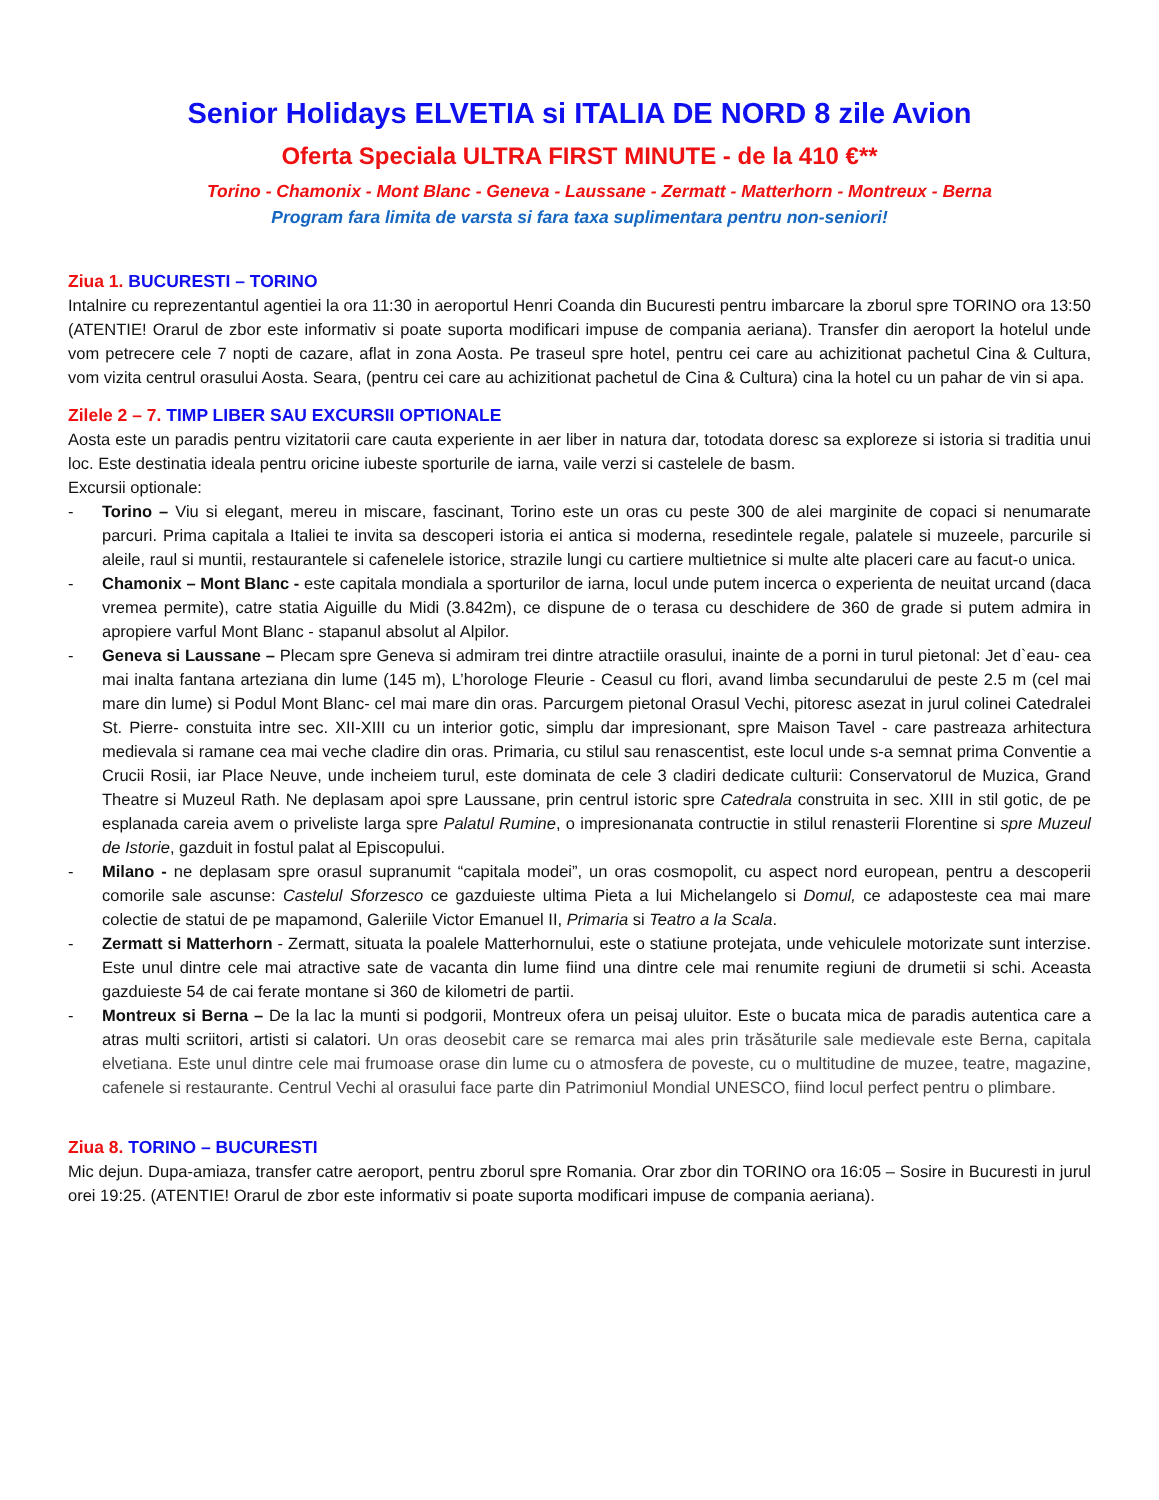Senior Holidays ELVETIA si ITALIA DE NORD 8 zile Avion
Oferta Speciala ULTRA FIRST MINUTE - de la 410 €**
Torino - Chamonix - Mont Blanc - Geneva - Laussane - Zermatt - Matterhorn - Montreux - Berna
Program fara limita de varsta si fara taxa suplimentara pentru non-seniori!
Ziua 1. BUCURESTI – TORINO
Intalnire cu reprezentantul agentiei la ora 11:30 in aeroportul Henri Coanda din Bucuresti pentru imbarcare la zborul spre TORINO ora 13:50 (ATENTIE! Orarul de zbor este informativ si poate suporta modificari impuse de compania aeriana). Transfer din aeroport la hotelul unde vom petrecere cele 7 nopti de cazare, aflat in zona Aosta. Pe traseul spre hotel, pentru cei care au achizitionat pachetul Cina & Cultura, vom vizita centrul orasului Aosta. Seara, (pentru cei care au achizitionat pachetul de Cina & Cultura) cina la hotel cu un pahar de vin si apa.
Zilele 2 – 7. TIMP LIBER SAU EXCURSII OPTIONALE
Aosta este un paradis pentru vizitatorii care cauta experiente in aer liber in natura dar, totodata doresc sa exploreze si istoria si traditia unui loc. Este destinatia ideala pentru oricine iubeste sporturile de iarna, vaile verzi si castelele de basm.
Excursii optionale:
- Torino – Viu si elegant, mereu in miscare, fascinant, Torino este un oras cu peste 300 de alei marginite de copaci si nenumarate parcuri. Prima capitala a Italiei te invita sa descoperi istoria ei antica si moderna, resedintele regale, palatele si muzeele, parcurile si aleile, raul si muntii, restaurantele si cafenelele istorice, strazile lungi cu cartiere multietnice si multe alte placeri care au facut-o unica.
- Chamonix – Mont Blanc - este capitala mondiala a sporturilor de iarna, locul unde putem incerca o experienta de neuitat urcand (daca vremea permite), catre statia Aiguille du Midi (3.842m), ce dispune de o terasa cu deschidere de 360 de grade si putem admira in apropiere varful Mont Blanc - stapanul absolut al Alpilor.
- Geneva si Laussane – Plecam spre Geneva si admiram trei dintre atractiile orasului, inainte de a porni in turul pietonal: Jet d`eau- cea mai inalta fantana arteziana din lume (145 m), L’horologe Fleurie - Ceasul cu flori, avand limba secundarului de peste 2.5 m (cel mai mare din lume) si Podul Mont Blanc- cel mai mare din oras. Parcurgem pietonal Orasul Vechi, pitoresc asezat in jurul colinei Catedralei St. Pierre- constuita intre sec. XII-XIII cu un interior gotic, simplu dar impresionant, spre Maison Tavel - care pastreaza arhitectura medievala si ramane cea mai veche cladire din oras. Primaria, cu stilul sau renascentist, este locul unde s-a semnat prima Conventie a Crucii Rosii, iar Place Neuve, unde incheiem turul, este dominata de cele 3 cladiri dedicate culturii: Conservatorul de Muzica, Grand Theatre si Muzeul Rath. Ne deplasam apoi spre Laussane, prin centrul istoric spre Catedrala construita in sec. XIII in stil gotic, de pe esplanada careia avem o priveliste larga spre Palatul Rumine, o impresionanata contructie in stilul renasterii Florentine si spre Muzeul de Istorie, gazduit in fostul palat al Episcopului.
- Milano - ne deplasam spre orasul supranumit “capitala modei”, un oras cosmopolit, cu aspect nord european, pentru a descoperii comorile sale ascunse: Castelul Sforzesco ce gazduieste ultima Pieta a lui Michelangelo si Domul, ce adaposteste cea mai mare colectie de statui de pe mapamond, Galeriile Victor Emanuel II, Primaria si Teatro a la Scala.
- Zermatt si Matterhorn - Zermatt, situata la poalele Matterhornului, este o statiune protejata, unde vehiculele motorizate sunt interzise. Este unul dintre cele mai atractive sate de vacanta din lume fiind una dintre cele mai renumite regiuni de drumetii si schi. Aceasta gazduieste 54 de cai ferate montane si 360 de kilometri de partii.
- Montreux si Berna – De la lac la munti si podgorii, Montreux ofera un peisaj uluitor. Este o bucata mica de paradis autentica care a atras multi scriitori, artisti si calatori. Un oras deosebit care se remarca mai ales prin trăsăturile sale medievale este Berna, capitala elvetiana. Este unul dintre cele mai frumoase orase din lume cu o atmosfera de poveste, cu o multitudine de muzee, teatre, magazine, cafenele si restaurante. Centrul Vechi al orasului face parte din Patrimoniul Mondial UNESCO, fiind locul perfect pentru o plimbare.
Ziua 8. TORINO – BUCURESTI
Mic dejun. Dupa-amiaza, transfer catre aeroport, pentru zborul spre Romania. Orar zbor din TORINO ora 16:05 – Sosire in Bucuresti in jurul orei 19:25. (ATENTIE! Orarul de zbor este informativ si poate suporta modificari impuse de compania aeriana).